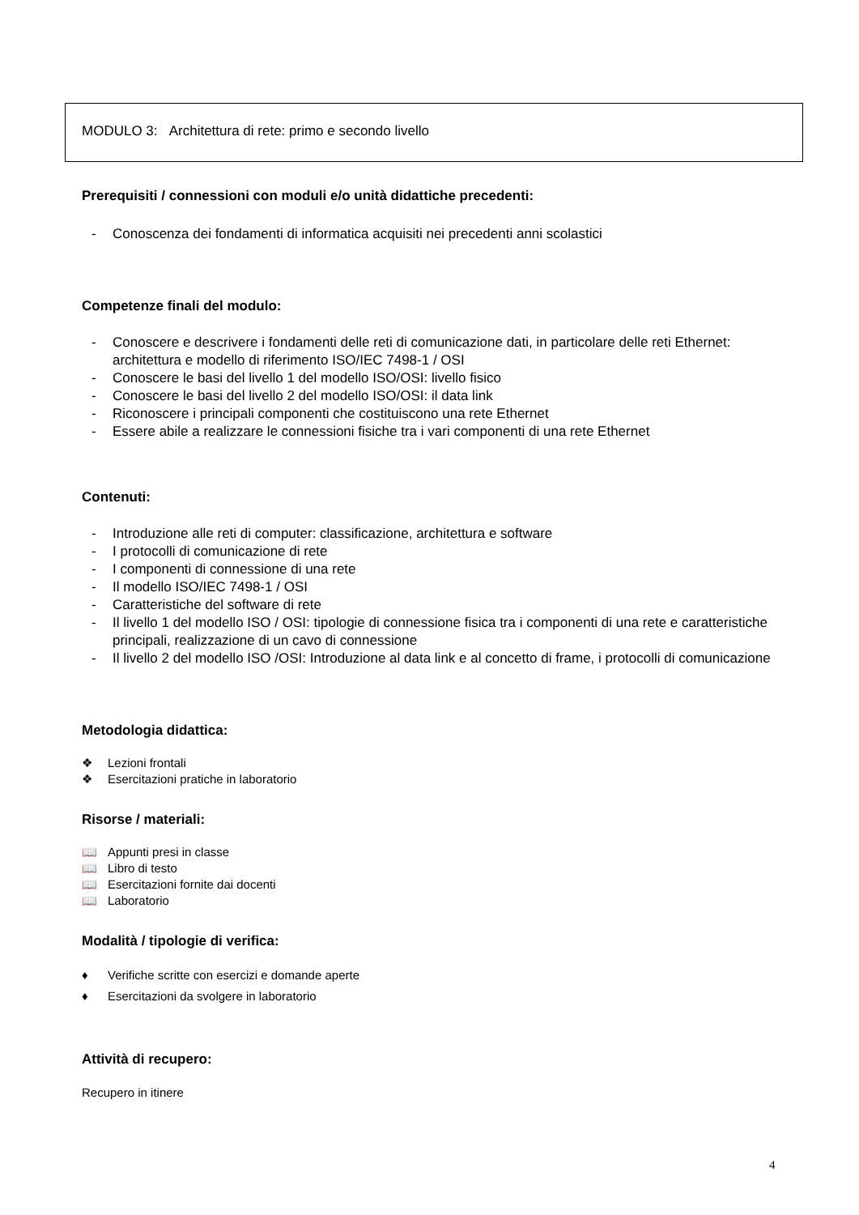MODULO 3: Architettura di rete: primo e secondo livello
Prerequisiti / connessioni con moduli e/o unità didattiche precedenti:
- Conoscenza dei fondamenti di informatica acquisiti nei precedenti anni scolastici
Competenze finali del modulo:
- Conoscere e descrivere i fondamenti delle reti di comunicazione dati, in particolare delle reti Ethernet: architettura e modello di riferimento ISO/IEC 7498-1 / OSI
- Conoscere le basi del livello 1 del modello ISO/OSI: livello fisico
- Conoscere le basi del livello 2 del modello ISO/OSI: il data link
- Riconoscere i principali componenti che costituiscono una rete Ethernet
- Essere abile a realizzare le connessioni fisiche tra i vari componenti di una rete Ethernet
Contenuti:
- Introduzione alle reti di computer: classificazione, architettura e software
- I protocolli di comunicazione di rete
- I componenti di connessione di una rete
- Il modello ISO/IEC 7498-1 / OSI
- Caratteristiche del software di rete
- Il livello 1 del modello ISO / OSI: tipologie di connessione fisica tra i componenti di una rete e caratteristiche principali, realizzazione di un cavo di connessione
- Il livello 2 del modello ISO /OSI: Introduzione al data link e al concetto di frame, i protocolli di comunicazione
Metodologia didattica:
❖ Lezioni frontali
❖ Esercitazioni pratiche in laboratorio
Risorse / materiali:
📖 Appunti presi in classe
📖 Libro di testo
📖 Esercitazioni fornite dai docenti
📖 Laboratorio
Modalità / tipologie di verifica:
♦ Verifiche scritte con esercizi e domande aperte
♦ Esercitazioni da svolgere in laboratorio
Attività di recupero:
Recupero in itinere
4